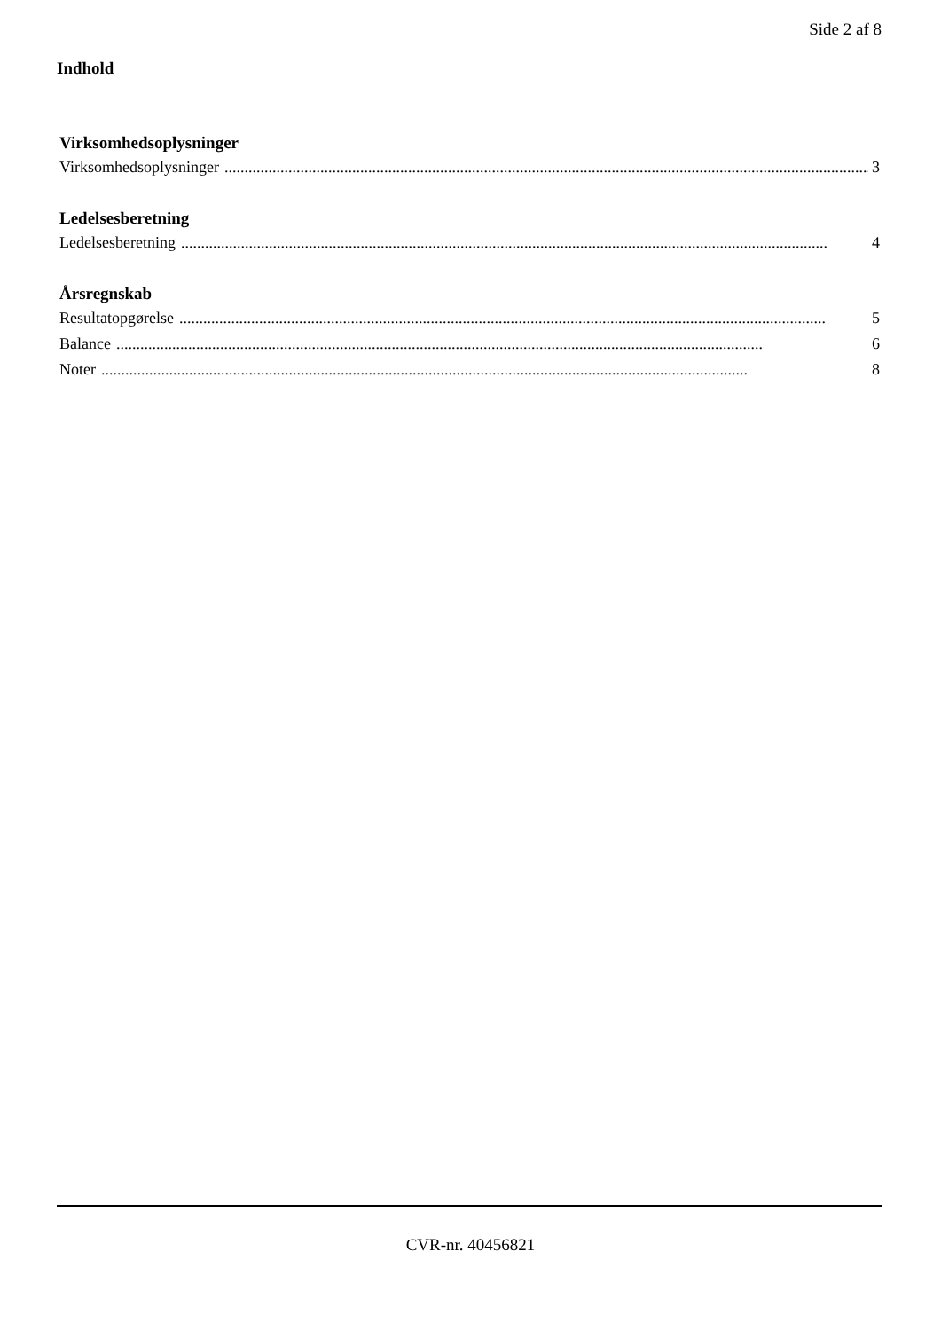Side 2 af 8
Indhold
Virksomhedsoplysninger
Virksomhedsoplysninger.................................................................................................................................................................. 3
Ledelsesberetning
Ledelsesberetning.................................................................................................................................................................. 4
Årsregnskab
Resultatopgørelse.................................................................................................................................................................. 5
Balance.................................................................................................................................................................. 6
Noter.................................................................................................................................................................. 8
CVR-nr. 40456821